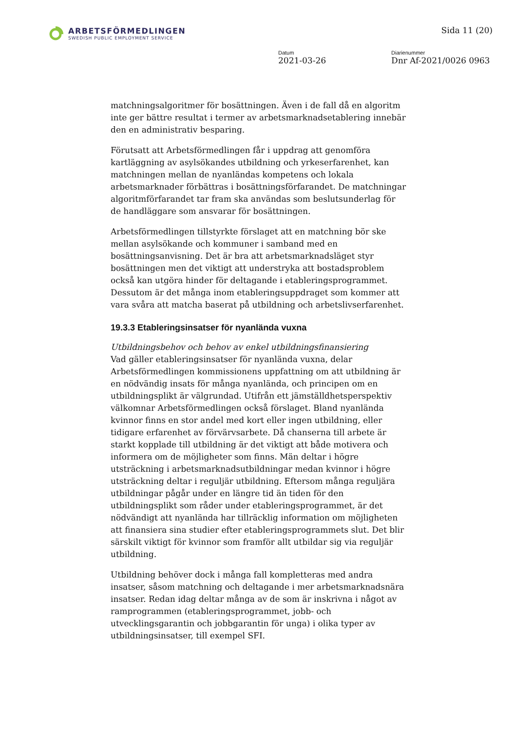ARBETSFÖRMEDLINGEN
SWEDISH PUBLIC EMPLOYMENT SERVICE
Sida 11 (20)
Datum
2021-03-26
Diarienummer
Dnr Af-2021/0026 0963
matchningsalgoritmer för bosättningen. Även i de fall då en algoritm inte ger bättre resultat i termer av arbetsmarknadsetablering innebär den en administrativ besparing.
Förutsatt att Arbetsförmedlingen får i uppdrag att genomföra kartläggning av asylsökandes utbildning och yrkeserfarenhet, kan matchningen mellan de nyanländas kompetens och lokala arbetsmarknader förbättras i bosättningsförfarandet. De matchningar algoritmförfarandet tar fram ska användas som beslutsunderlag för de handläggare som ansvarar för bosättningen.
Arbetsförmedlingen tillstyrkte förslaget att en matchning bör ske mellan asylsökande och kommuner i samband med en bosättningsanvisning. Det är bra att arbetsmarknadsläget styr bosättningen men det viktigt att understryka att bostadsproblem också kan utgöra hinder för deltagande i etableringsprogrammet. Dessutom är det många inom etableringsuppdraget som kommer att vara svåra att matcha baserat på utbildning och arbetslivserfarenhet.
19.3.3 Etableringsinsatser för nyanlända vuxna
Utbildningsbehov och behov av enkel utbildningsfinansiering
Vad gäller etableringsinsatser för nyanlända vuxna, delar Arbetsförmedlingen kommissionens uppfattning om att utbildning är en nödvändig insats för många nyanlända, och principen om en utbildningsplikt är välgrundad. Utifrån ett jämställdhetsperspektiv välkomnar Arbetsförmedlingen också förslaget. Bland nyanlända kvinnor finns en stor andel med kort eller ingen utbildning, eller tidigare erfarenhet av förvärvsarbete. Då chanserna till arbete är starkt kopplade till utbildning är det viktigt att både motivera och informera om de möjligheter som finns. Män deltar i högre utsträckning i arbetsmarknadsutbildningar medan kvinnor i högre utsträckning deltar i reguljär utbildning. Eftersom många reguljära utbildningar pågår under en längre tid än tiden för den utbildningsplikt som råder under etableringsprogrammet, är det nödvändigt att nyanlända har tillräcklig information om möjligheten att finansiera sina studier efter etableringsprogrammets slut. Det blir särskilt viktigt för kvinnor som framför allt utbildar sig via reguljär utbildning.
Utbildning behöver dock i många fall kompletteras med andra insatser, såsom matchning och deltagande i mer arbetsmarknadsnära insatser. Redan idag deltar många av de som är inskrivna i något av ramprogrammen (etableringsprogrammet, jobb- och utvecklingsgarantin och jobbgarantin för unga) i olika typer av utbildningsinsatser, till exempel SFI.